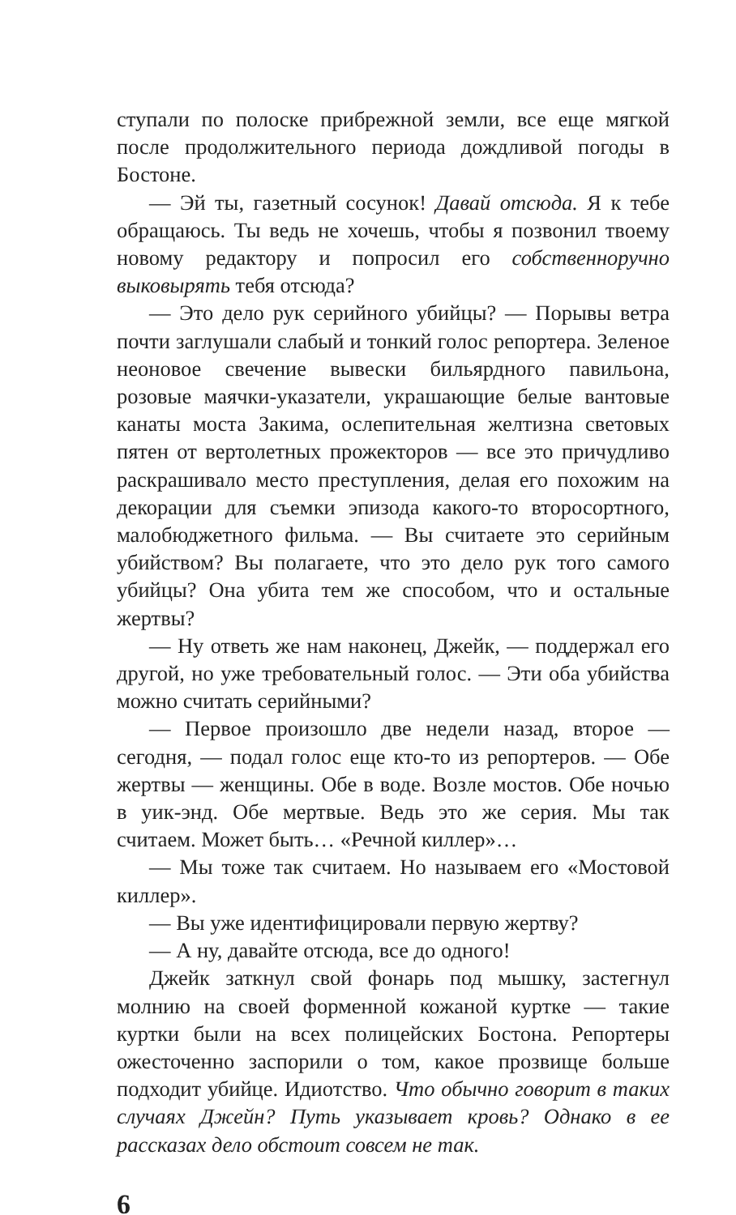ступали по полоске прибрежной земли, все еще мягкой после продолжительного периода дождливой погоды в Бостоне.
— Эй ты, газетный сосунок! Давай отсюда. Я к тебе обращаюсь. Ты ведь не хочешь, чтобы я позвонил твоему новому редактору и попросил его собственноручно выковырять тебя отсюда?
— Это дело рук серийного убийцы? — Порывы ветра почти заглушали слабый и тонкий голос репортера. Зеленое неоновое свечение вывески бильярдного павильона, розовые маячки-указатели, украшающие белые вантовые канаты моста Закима, ослепительная желтизна световых пятен от вертолетных прожекторов — все это причудливо раскрашивало место преступления, делая его похожим на декорации для съемки эпизода какого-то второсортного, малобюджетного фильма. — Вы считаете это серийным убийством? Вы полагаете, что это дело рук того самого убийцы? Она убита тем же способом, что и остальные жертвы?
— Ну ответь же нам наконец, Джейк, — поддержал его другой, но уже требовательный голос. — Эти оба убийства можно считать серийными?
— Первое произошло две недели назад, второе — сегодня, — подал голос еще кто-то из репортеров. — Обе жертвы — женщины. Обе в воде. Возле мостов. Обе ночью в уик-энд. Обе мертвые. Ведь это же серия. Мы так считаем. Может быть… «Речной киллер»…
— Мы тоже так считаем. Но называем его «Мостовой киллер».
— Вы уже идентифицировали первую жертву?
— А ну, давайте отсюда, все до одного!
Джейк заткнул свой фонарь под мышку, застегнул молнию на своей форменной кожаной куртке — такие куртки были на всех полицейских Бостона. Репортеры ожесточенно заспорили о том, какое прозвище больше подходит убийце. Идиотство. Что обычно говорит в таких случаях Джейн? Путь указывает кровь? Однако в ее рассказах дело обстоит совсем не так.
6